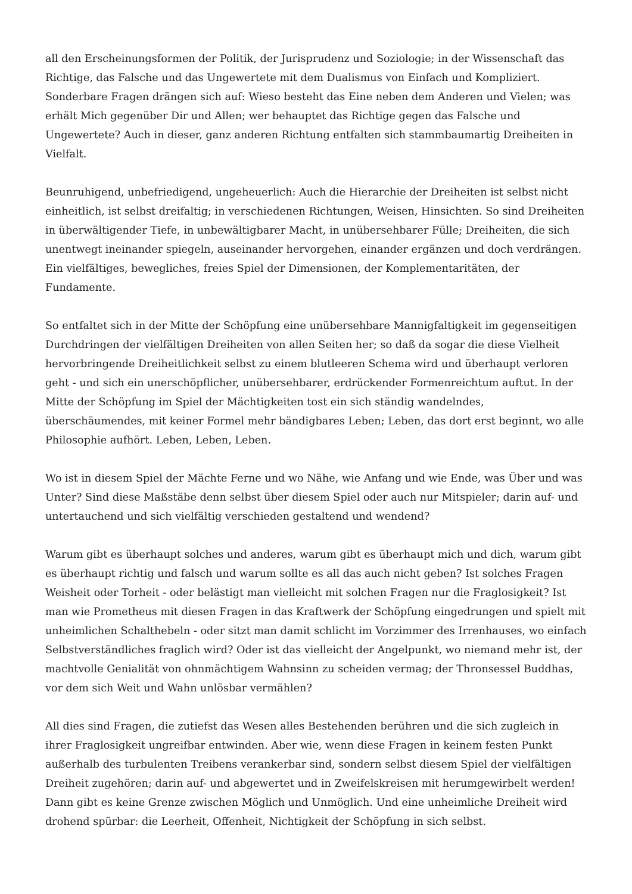all den Erscheinungsformen der Politik, der Jurisprudenz und Soziologie; in der Wissenschaft das Richtige, das Falsche und das Ungewertete mit dem Dualismus von Einfach und Kompliziert. Sonderbare Fragen drängen sich auf: Wieso besteht das Eine neben dem Anderen und Vielen; was erhält Mich gegenüber Dir und Allen; wer behauptet das Richtige gegen das Falsche und Ungewertete? Auch in dieser, ganz anderen Richtung entfalten sich stammbaumartig Dreiheiten in Vielfalt.
Beunruhigend, unbefriedigend, ungeheuerlich: Auch die Hierarchie der Dreiheiten ist selbst nicht einheitlich, ist selbst dreifaltig; in verschiedenen Richtungen, Weisen, Hinsichten. So sind Dreiheiten in überwältigender Tiefe, in unbewältigbarer Macht, in unübersehbarer Fülle; Dreiheiten, die sich unentwegt ineinander spiegeln, auseinander hervorgehen, einander ergänzen und doch verdrängen. Ein vielfältiges, bewegliches, freies Spiel der Dimensionen, der Komplementaritäten, der Fundamente.
So entfaltet sich in der Mitte der Schöpfung eine unübersehbare Mannigfaltigkeit im gegenseitigen Durchdringen der vielfältigen Dreiheiten von allen Seiten her; so daß da sogar die diese Vielheit hervorbringende Dreiheitlichkeit selbst zu einem blutleeren Schema wird und überhaupt verloren geht - und sich ein unerschöpflicher, unübersehbarer, erdrückender Formenreichtum auftut. In der Mitte der Schöpfung im Spiel der Mächtigkeiten tost ein sich ständig wandelndes, überschäumendes, mit keiner Formel mehr bändigbares Leben; Leben, das dort erst beginnt, wo alle Philosophie aufhört. Leben, Leben, Leben.
Wo ist in diesem Spiel der Mächte Ferne und wo Nähe, wie Anfang und wie Ende, was Über und was Unter? Sind diese Maßstäbe denn selbst über diesem Spiel oder auch nur Mitspieler; darin auf- und untertauchend und sich vielfältig verschieden gestaltend und wendend?
Warum gibt es überhaupt solches und anderes, warum gibt es überhaupt mich und dich, warum gibt es überhaupt richtig und falsch und warum sollte es all das auch nicht geben? Ist solches Fragen Weisheit oder Torheit - oder belästigt man vielleicht mit solchen Fragen nur die Fraglosigkeit? Ist man wie Prometheus mit diesen Fragen in das Kraftwerk der Schöpfung eingedrungen und spielt mit unheimlichen Schalthebeln - oder sitzt man damit schlicht im Vorzimmer des Irrenhauses, wo einfach Selbstverständliches fraglich wird? Oder ist das vielleicht der Angelpunkt, wo niemand mehr ist, der machtvolle Genialität von ohnmächtigem Wahnsinn zu scheiden vermag; der Thronsessel Buddhas, vor dem sich Weit und Wahn unlösbar vermählen?
All dies sind Fragen, die zutiefst das Wesen alles Bestehenden berühren und die sich zugleich in ihrer Fraglosigkeit ungreifbar entwinden. Aber wie, wenn diese Fragen in keinem festen Punkt außerhalb des turbulenten Treibens verankerbar sind, sondern selbst diesem Spiel der vielfältigen Dreiheit zugehören; darin auf- und abgewertet und in Zweifelskreisen mit herumgewirbelt werden! Dann gibt es keine Grenze zwischen Möglich und Unmöglich. Und eine unheimliche Dreiheit wird drohend spürbar: die Leerheit, Offenheit, Nichtigkeit der Schöpfung in sich selbst.